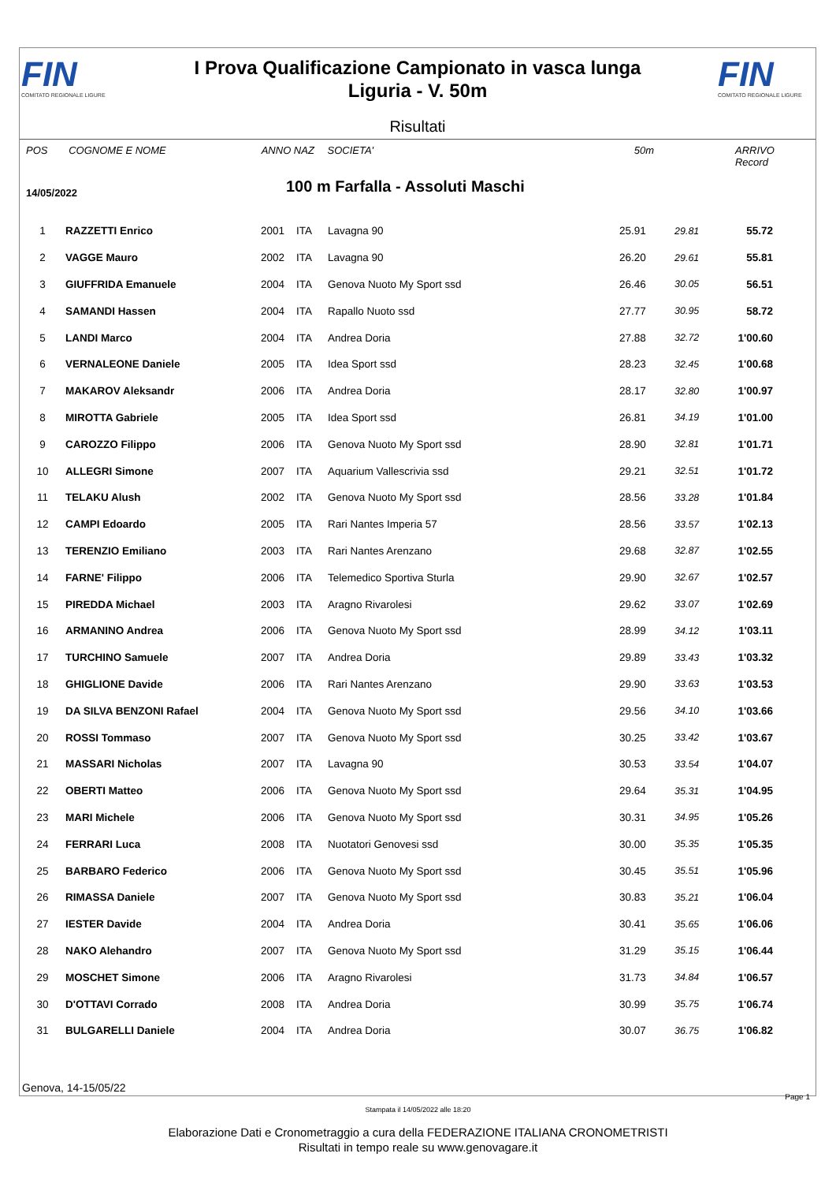FIN
COMITATO REGIONALE LIGURE
I Prova Qualificazione Campionato in vasca lunga
Liguria - V. 50m
FIN
COMITATO REGIONALE LIGURE
Risultati
POS COGNOME E NOME ANNO NAZ SOCIETA' 50m ARRIVO Record
14/05/2022 100 m Farfalla - Assoluti Maschi
| 1 | RAZZETTI Enrico | 2001 | ITA | Lavagna 90 | 25.91 | 29.81 | 55.72 | |
| 2 | VAGGE Mauro | 2002 | ITA | Lavagna 90 | 26.20 | 29.61 | 55.81 | |
| 3 | GIUFFRIDA Emanuele | 2004 | ITA | Genova Nuoto My Sport ssd | 26.46 | 30.05 | 56.51 | |
| 4 | SAMANDI Hassen | 2004 | ITA | Rapallo Nuoto ssd | 27.77 | 30.95 | 58.72 | |
| 5 | LANDI Marco | 2004 | ITA | Andrea Doria | 27.88 | 32.72 | 1'00.60 | |
| 6 | VERNALEONE Daniele | 2005 | ITA | Idea Sport ssd | 28.23 | 32.45 | 1'00.68 | |
| 7 | MAKAROV Aleksandr | 2006 | ITA | Andrea Doria | 28.17 | 32.80 | 1'00.97 | |
| 8 | MIROTTA Gabriele | 2005 | ITA | Idea Sport ssd | 26.81 | 34.19 | 1'01.00 | |
| 9 | CAROZZO Filippo | 2006 | ITA | Genova Nuoto My Sport ssd | 28.90 | 32.81 | 1'01.71 | |
| 10 | ALLEGRI Simone | 2007 | ITA | Aquarium Vallescrivia ssd | 29.21 | 32.51 | 1'01.72 | |
| 11 | TELAKU Alush | 2002 | ITA | Genova Nuoto My Sport ssd | 28.56 | 33.28 | 1'01.84 | |
| 12 | CAMPI Edoardo | 2005 | ITA | Rari Nantes Imperia 57 | 28.56 | 33.57 | 1'02.13 | |
| 13 | TERENZIO Emiliano | 2003 | ITA | Rari Nantes Arenzano | 29.68 | 32.87 | 1'02.55 | |
| 14 | FARNE' Filippo | 2006 | ITA | Telemedico Sportiva Sturla | 29.90 | 32.67 | 1'02.57 | |
| 15 | PIREDDA Michael | 2003 | ITA | Aragno Rivarolesi | 29.62 | 33.07 | 1'02.69 | |
| 16 | ARMANINO Andrea | 2006 | ITA | Genova Nuoto My Sport ssd | 28.99 | 34.12 | 1'03.11 | |
| 17 | TURCHINO Samuele | 2007 | ITA | Andrea Doria | 29.89 | 33.43 | 1'03.32 | |
| 18 | GHIGLIONE Davide | 2006 | ITA | Rari Nantes Arenzano | 29.90 | 33.63 | 1'03.53 | |
| 19 | DA SILVA BENZONI Rafael | 2004 | ITA | Genova Nuoto My Sport ssd | 29.56 | 34.10 | 1'03.66 | |
| 20 | ROSSI Tommaso | 2007 | ITA | Genova Nuoto My Sport ssd | 30.25 | 33.42 | 1'03.67 | |
| 21 | MASSARI Nicholas | 2007 | ITA | Lavagna 90 | 30.53 | 33.54 | 1'04.07 | |
| 22 | OBERTI Matteo | 2006 | ITA | Genova Nuoto My Sport ssd | 29.64 | 35.31 | 1'04.95 | |
| 23 | MARI Michele | 2006 | ITA | Genova Nuoto My Sport ssd | 30.31 | 34.95 | 1'05.26 | |
| 24 | FERRARI Luca | 2008 | ITA | Nuotatori Genovesi ssd | 30.00 | 35.35 | 1'05.35 | |
| 25 | BARBARO Federico | 2006 | ITA | Genova Nuoto My Sport ssd | 30.45 | 35.51 | 1'05.96 | |
| 26 | RIMASSA Daniele | 2007 | ITA | Genova Nuoto My Sport ssd | 30.83 | 35.21 | 1'06.04 | |
| 27 | IESTER Davide | 2004 | ITA | Andrea Doria | 30.41 | 35.65 | 1'06.06 | |
| 28 | NAKO Alehandro | 2007 | ITA | Genova Nuoto My Sport ssd | 31.29 | 35.15 | 1'06.44 | |
| 29 | MOSCHET Simone | 2006 | ITA | Aragno Rivarolesi | 31.73 | 34.84 | 1'06.57 | |
| 30 | D'OTTAVI Corrado | 2008 | ITA | Andrea Doria | 30.99 | 35.75 | 1'06.74 | |
| 31 | BULGARELLI Daniele | 2004 | ITA | Andrea Doria | 30.07 | 36.75 | 1'06.82 | |
Genova, 14-15/05/22
Page 1
Stampata il 14/05/2022 alle 18:20
Elaborazione Dati e Cronometraggio a cura della FEDERAZIONE ITALIANA CRONOMETRISTI
Risultati in tempo reale su www.genovagare.it